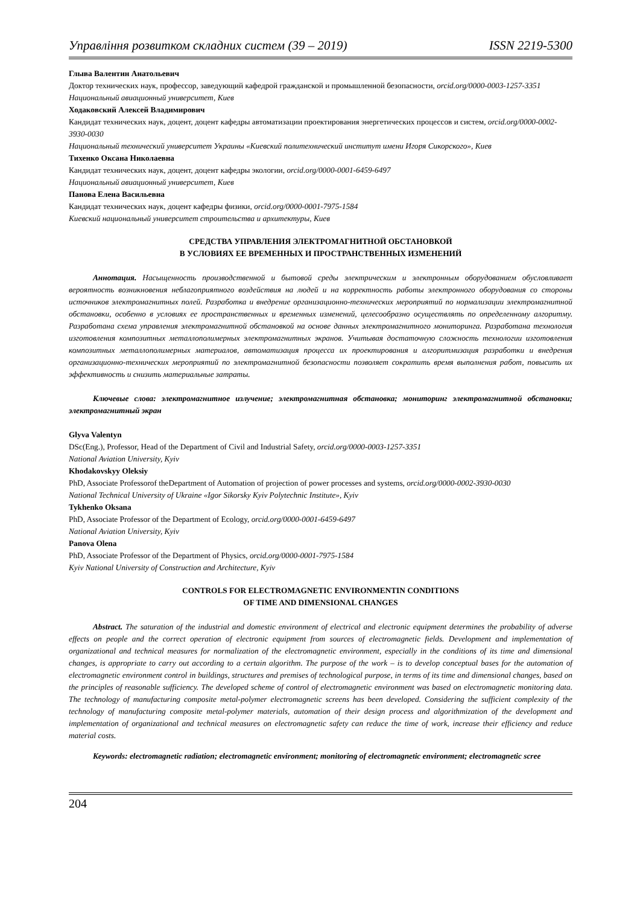Управління розвитком складних систем (39 – 2019) ISSN 2219-5300
Глыва Валентин Анатольевич
Доктор технических наук, профессор, заведующий кафедрой гражданской и промышленной безопасности, orcid.org/0000-0003-1257-3351
Национальный авиационный университет, Киев
Ходаковский Алексей Владимирович
Кандидат технических наук, доцент, доцент кафедры автоматизации проектирования энергетических процессов и систем, orcid.org/0000-0002-3930-0030
Национальный технический университет Украины «Киевский политехнический институт имени Игоря Сикорского», Киев
Тихенко Оксана Николаевна
Кандидат технических наук, доцент, доцент кафедры экологии, orcid.org/0000-0001-6459-6497
Национальный авиационный университет, Киев
Панова Елена Васильевна
Кандидат технических наук, доцент кафедры физики, orcid.org/0000-0001-7975-1584
Киевский национальный университет строительства и архитектуры, Киев
СРЕДСТВА УПРАВЛЕНИЯ ЭЛЕКТРОМАГНИТНОЙ ОБСТАНОВКОЙ
В УСЛОВИЯХ ЕЕ ВРЕМЕННЫХ И ПРОСТРАНСТВЕННЫХ ИЗМЕНЕНИЙ
Аннотация. Насыщенность производственной и бытовой среды электрическим и электронным оборудованием обусловливает вероятность возникновения неблагоприятного воздействия на людей и на корректность работы электронного оборудования со стороны источников электромагнитных полей. Разработка и внедрение организационно-технических мероприятий по нормализации электромагнитной обстановки, особенно в условиях ее пространственных и временных изменений, целесообразно осуществлять по определенному алгоритму. Разработана схема управления электромагнитной обстановкой на основе данных электромагнитного мониторинга. Разработана технология изготовления композитных металлополимерных электромагнитных экранов. Учитывая достаточную сложность технологии изготовления композитных металлополимерных материалов, автоматизация процесса их проектирования и алгоритмизация разработки и внедрения организационно-технических мероприятий по электромагнитной безопасности позволяет сократить время выполнения работ, повысить их эффективность и снизить материальные затраты.
Ключевые слова: электромагнитное излучение; электромагнитная обстановка; мониторинг электромагнитной обстановки; электромагнитный экран
Glyva Valentyn
DSc(Eng.), Professor, Head of the Department of Civil and Industrial Safety, orcid.org/0000-0003-1257-3351
National Aviation University, Kyiv
Khodakovskyy Oleksiy
PhD, Associate Professorof theDepartment of Automation of projection of power processes and systems, orcid.org/0000-0002-3930-0030
National Technical University of Ukraine «Igor Sikorsky Kyiv Polytechnic Institute», Kyiv
Tykhenko Oksana
PhD, Associate Professor of the Department of Ecology, orcid.org/0000-0001-6459-6497
National Aviation University, Kyiv
Panova Olena
PhD, Associate Professor of the Department of Physics, orcid.org/0000-0001-7975-1584
Kyiv National University of Construction and Architecture, Kyiv
CONTROLS FOR ELECTROMAGNETIC ENVIRONMENTIN CONDITIONS
OF TIME AND DIMENSIONAL CHANGES
Abstract. The saturation of the industrial and domestic environment of electrical and electronic equipment determines the probability of adverse effects on people and the correct operation of electronic equipment from sources of electromagnetic fields. Development and implementation of organizational and technical measures for normalization of the electromagnetic environment, especially in the conditions of its time and dimensional changes, is appropriate to carry out according to a certain algorithm. The purpose of the work – is to develop conceptual bases for the automation of electromagnetic environment control in buildings, structures and premises of technological purpose, in terms of its time and dimensional changes, based on the principles of reasonable sufficiency. The developed scheme of control of electromagnetic environment was based on electromagnetic monitoring data. The technology of manufacturing composite metal-polymer electromagnetic screens has been developed. Considering the sufficient complexity of the technology of manufacturing composite metal-polymer materials, automation of their design process and algorithmization of the development and implementation of organizational and technical measures on electromagnetic safety can reduce the time of work, increase their efficiency and reduce material costs.
Keywords: electromagnetic radiation; electromagnetic environment; monitoring of electromagnetic environment; electromagnetic scree
204